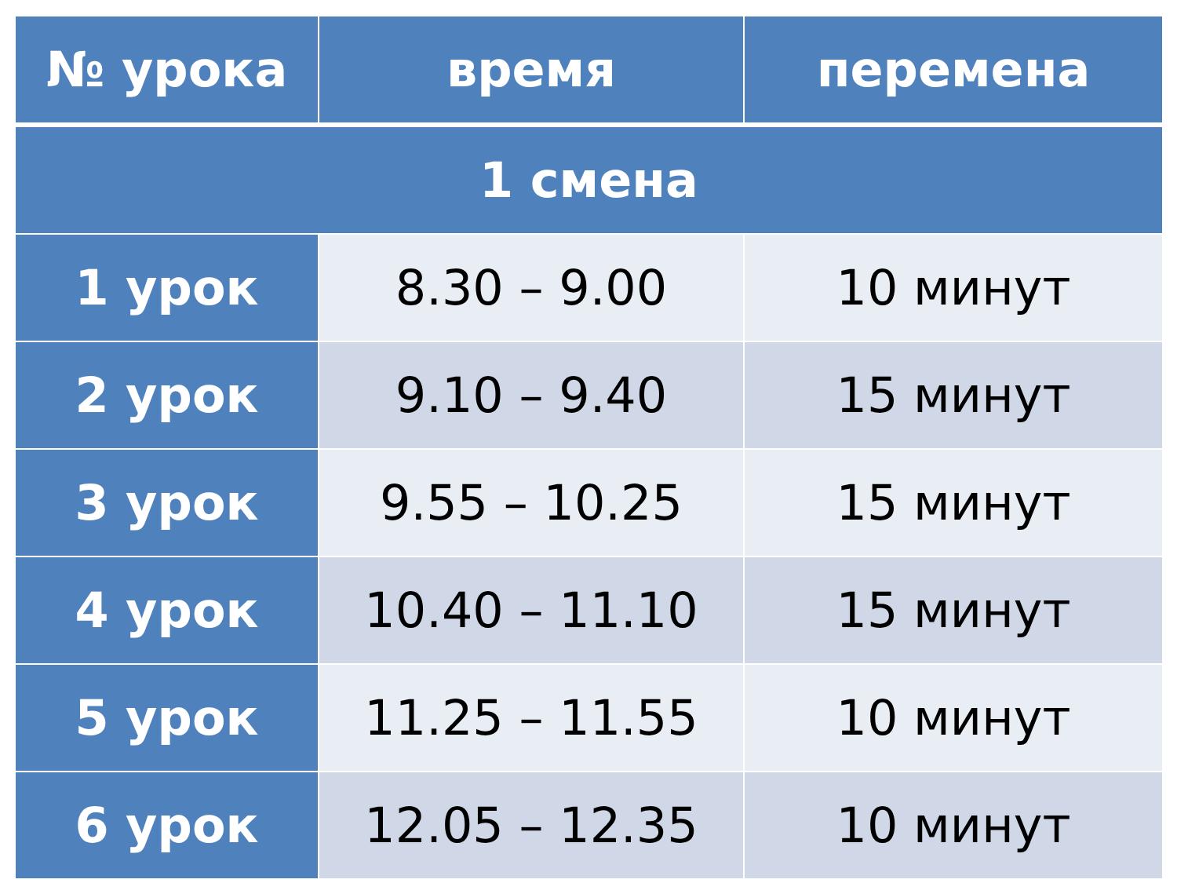| № урока | время | перемена |
| --- | --- | --- |
| 1 смена | | |
| 1 урок | 8.30 – 9.00 | 10 минут |
| 2 урок | 9.10 – 9.40 | 15 минут |
| 3 урок | 9.55 – 10.25 | 15 минут |
| 4 урок | 10.40 – 11.10 | 15 минут |
| 5 урок | 11.25 – 11.55 | 10 минут |
| 6 урок | 12.05 – 12.35 | 10 минут |